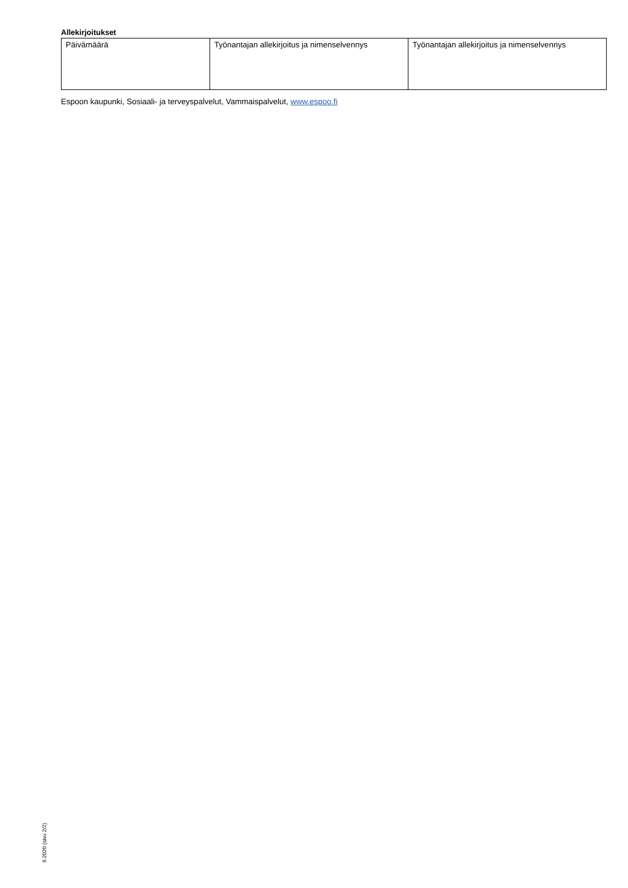Allekirjoitukset
| Päivämäärä | Työnantajan allekirjoitus ja nimenselvennys | Työnantajan allekirjoitus ja nimenselvennys |
Espoon kaupunki, Sosiaali- ja terveyspalvelut, Vammaispalvelut, www.espoo.fi
9.2020 (sivu 2/2)